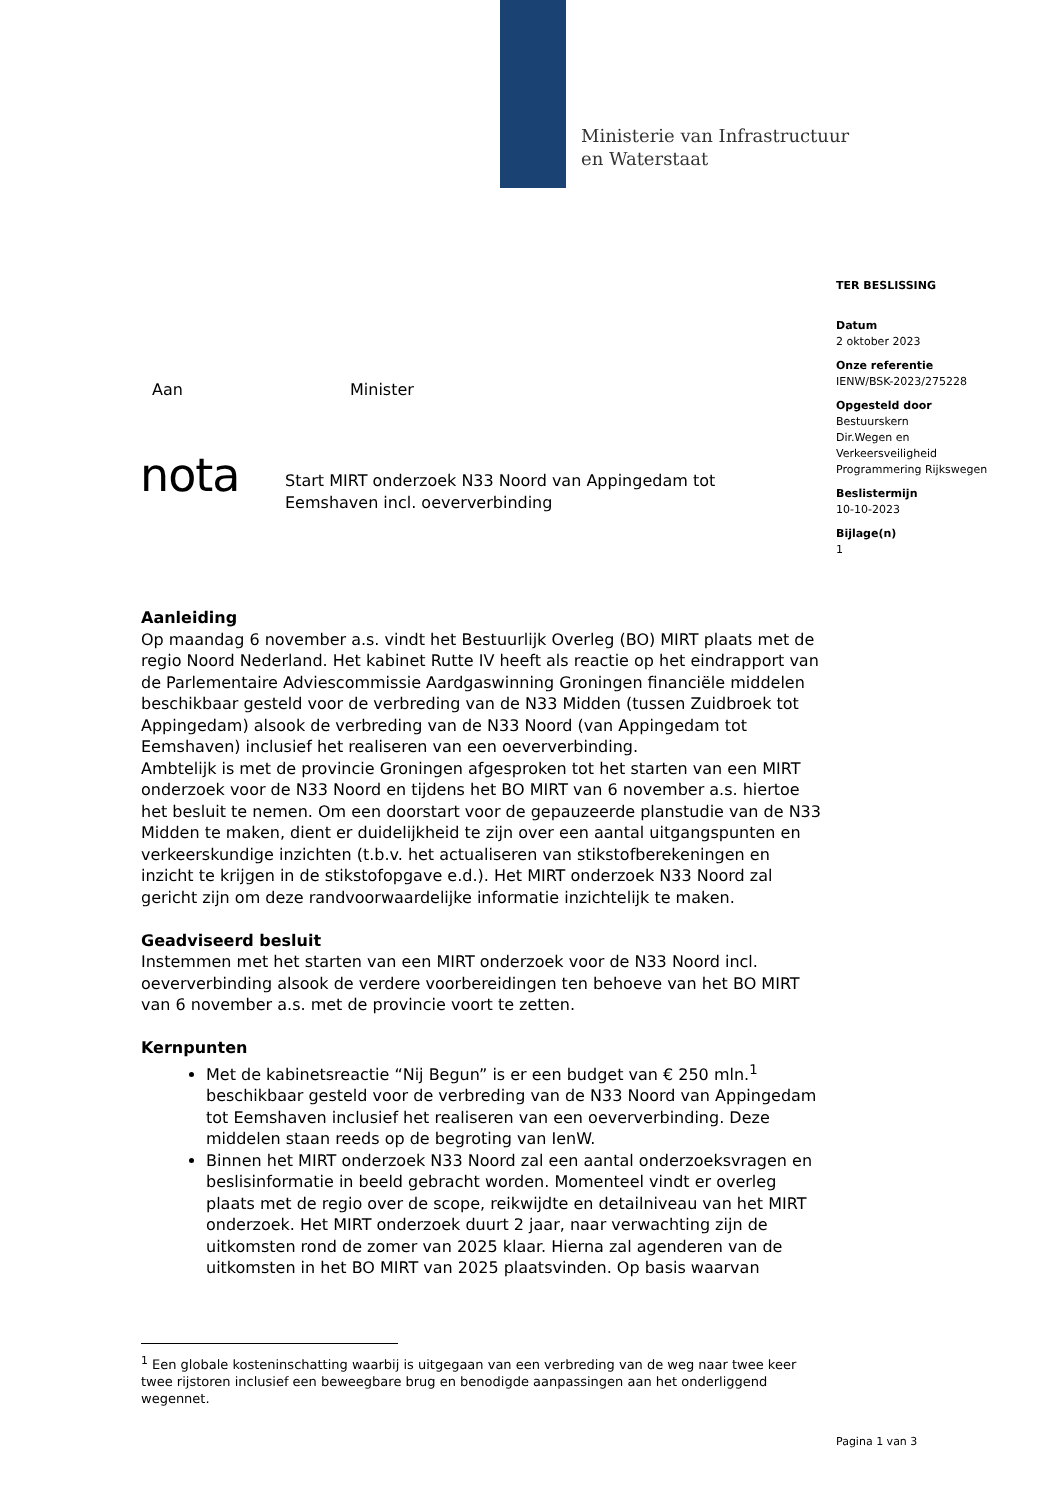Ministerie van Infrastructuur
en Waterstaat
TER BESLISSING
Datum
2 oktober 2023
Onze referentie
IENW/BSK-2023/275228
Opgesteld door
Bestuurskern
Dir.Wegen en
Verkeersveiligheid
Programmering Rijkswegen
Beslistermijn
10-10-2023
Bijlage(n)
1
Aan Minister
nota
Start MIRT onderzoek N33 Noord van Appingedam tot
Eemshaven incl. oeververbinding
Aanleiding
Op maandag 6 november a.s. vindt het Bestuurlijk Overleg (BO) MIRT plaats met de regio Noord Nederland. Het kabinet Rutte IV heeft als reactie op het eindrapport van de Parlementaire Adviescommissie Aardgaswinning Groningen financiële middelen beschikbaar gesteld voor de verbreding van de N33 Midden (tussen Zuidbroek tot Appingedam) alsook de verbreding van de N33 Noord (van Appingedam tot Eemshaven) inclusief het realiseren van een oeververbinding.
Ambtelijk is met de provincie Groningen afgesproken tot het starten van een MIRT onderzoek voor de N33 Noord en tijdens het BO MIRT van 6 november a.s. hiertoe het besluit te nemen. Om een doorstart voor de gepauzeerde planstudie van de N33 Midden te maken, dient er duidelijkheid te zijn over een aantal uitgangspunten en verkeerskundige inzichten (t.b.v. het actualiseren van stikstofberekeningen en inzicht te krijgen in de stikstofopgave e.d.). Het MIRT onderzoek N33 Noord zal gericht zijn om deze randvoorwaardelijke informatie inzichtelijk te maken.
Geadviseerd besluit
Instemmen met het starten van een MIRT onderzoek voor de N33 Noord incl. oeververbinding alsook de verdere voorbereidingen ten behoeve van het BO MIRT van 6 november a.s. met de provincie voort te zetten.
Kernpunten
Met de kabinetsreactie “Nij Begun” is er een budget van € 250 mln.<sup>1</sup> beschikbaar gesteld voor de verbreding van de N33 Noord van Appingedam tot Eemshaven inclusief het realiseren van een oeververbinding. Deze middelen staan reeds op de begroting van IenW.
Binnen het MIRT onderzoek N33 Noord zal een aantal onderzoeksvragen en beslisinformatie in beeld gebracht worden. Momenteel vindt er overleg plaats met de regio over de scope, reikwijdte en detailniveau van het MIRT onderzoek. Het MIRT onderzoek duurt 2 jaar, naar verwachting zijn de uitkomsten rond de zomer van 2025 klaar. Hierna zal agenderen van de uitkomsten in het BO MIRT van 2025 plaatsvinden. Op basis waarvan
<sup>1</sup> Een globale kosteninschatting waarbij is uitgegaan van een verbreding van de weg naar twee keer twee rijstoren inclusief een beweegbare brug en benodigde aanpassingen aan het onderliggend wegennet.
Pagina 1 van 3